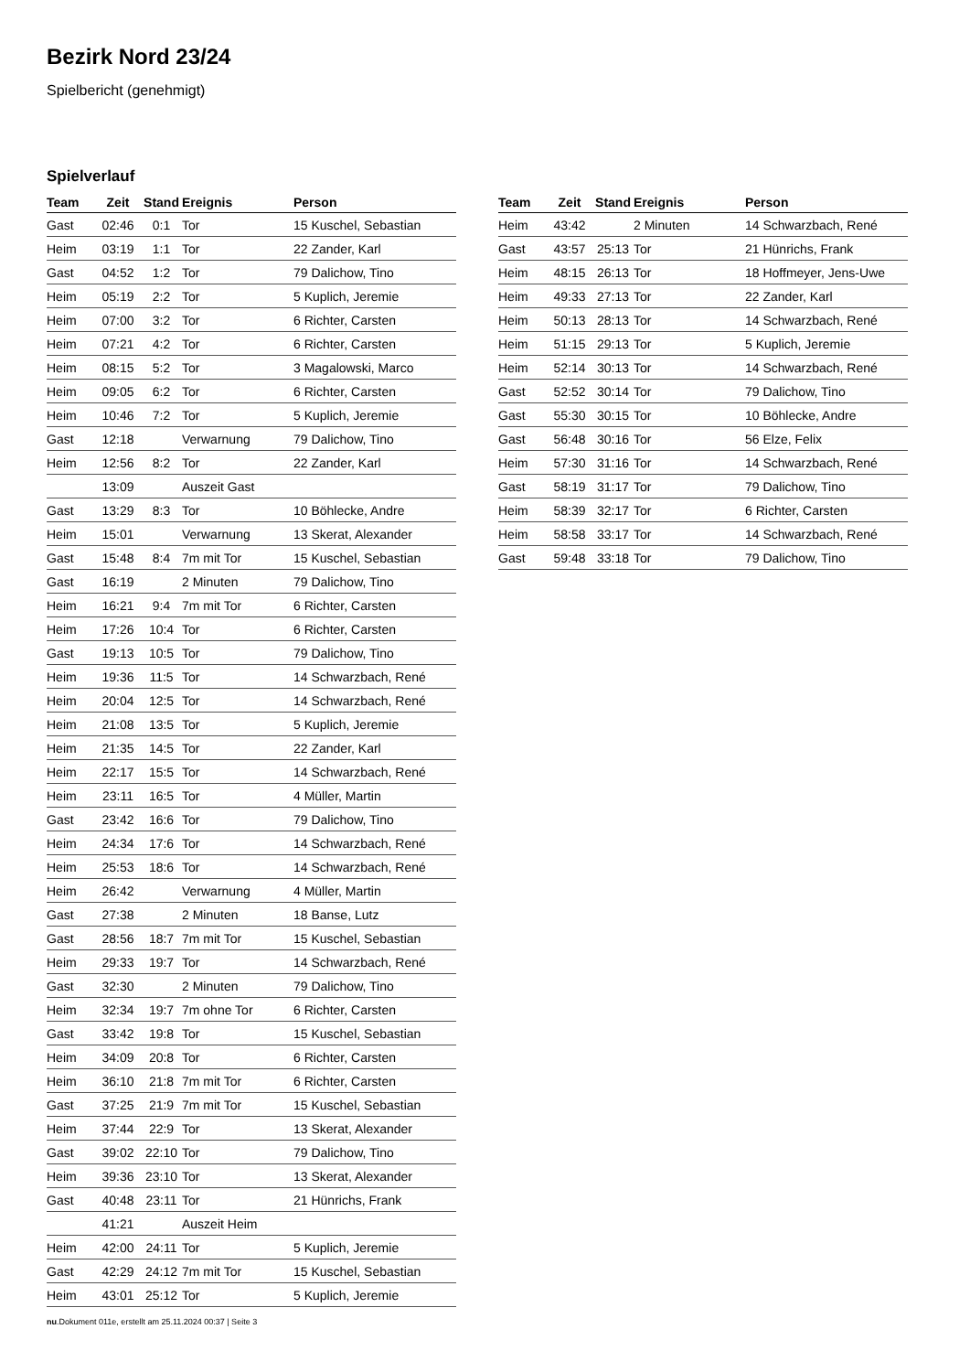Bezirk Nord 23/24
Spielbericht (genehmigt)
Spielverlauf
| Team | Zeit | Stand | Ereignis | Person |
| --- | --- | --- | --- | --- |
| Gast | 02:46 | 0:1 | Tor | 15 Kuschel, Sebastian |
| Heim | 03:19 | 1:1 | Tor | 22 Zander, Karl |
| Gast | 04:52 | 1:2 | Tor | 79 Dalichow, Tino |
| Heim | 05:19 | 2:2 | Tor | 5 Kuplich, Jeremie |
| Heim | 07:00 | 3:2 | Tor | 6 Richter, Carsten |
| Heim | 07:21 | 4:2 | Tor | 6 Richter, Carsten |
| Heim | 08:15 | 5:2 | Tor | 3 Magalowski, Marco |
| Heim | 09:05 | 6:2 | Tor | 6 Richter, Carsten |
| Heim | 10:46 | 7:2 | Tor | 5 Kuplich, Jeremie |
| Gast | 12:18 | | Verwarnung | 79 Dalichow, Tino |
| Heim | 12:56 | 8:2 | Tor | 22 Zander, Karl |
| | 13:09 | | Auszeit Gast | |
| Gast | 13:29 | 8:3 | Tor | 10 Böhlecke, Andre |
| Heim | 15:01 | | Verwarnung | 13 Skerat, Alexander |
| Gast | 15:48 | 8:4 | 7m mit Tor | 15 Kuschel, Sebastian |
| Gast | 16:19 | | 2 Minuten | 79 Dalichow, Tino |
| Heim | 16:21 | 9:4 | 7m mit Tor | 6 Richter, Carsten |
| Heim | 17:26 | 10:4 | Tor | 6 Richter, Carsten |
| Gast | 19:13 | 10:5 | Tor | 79 Dalichow, Tino |
| Heim | 19:36 | 11:5 | Tor | 14 Schwarzbach, René |
| Heim | 20:04 | 12:5 | Tor | 14 Schwarzbach, René |
| Heim | 21:08 | 13:5 | Tor | 5 Kuplich, Jeremie |
| Heim | 21:35 | 14:5 | Tor | 22 Zander, Karl |
| Heim | 22:17 | 15:5 | Tor | 14 Schwarzbach, René |
| Heim | 23:11 | 16:5 | Tor | 4 Müller, Martin |
| Gast | 23:42 | 16:6 | Tor | 79 Dalichow, Tino |
| Heim | 24:34 | 17:6 | Tor | 14 Schwarzbach, René |
| Heim | 25:53 | 18:6 | Tor | 14 Schwarzbach, René |
| Heim | 26:42 | | Verwarnung | 4 Müller, Martin |
| Gast | 27:38 | | 2 Minuten | 18 Banse, Lutz |
| Gast | 28:56 | 18:7 | 7m mit Tor | 15 Kuschel, Sebastian |
| Heim | 29:33 | 19:7 | Tor | 14 Schwarzbach, René |
| Gast | 32:30 | | 2 Minuten | 79 Dalichow, Tino |
| Heim | 32:34 | 19:7 | 7m ohne Tor | 6 Richter, Carsten |
| Gast | 33:42 | 19:8 | Tor | 15 Kuschel, Sebastian |
| Heim | 34:09 | 20:8 | Tor | 6 Richter, Carsten |
| Heim | 36:10 | 21:8 | 7m mit Tor | 6 Richter, Carsten |
| Gast | 37:25 | 21:9 | 7m mit Tor | 15 Kuschel, Sebastian |
| Heim | 37:44 | 22:9 | Tor | 13 Skerat, Alexander |
| Gast | 39:02 | 22:10 | Tor | 79 Dalichow, Tino |
| Heim | 39:36 | 23:10 | Tor | 13 Skerat, Alexander |
| Gast | 40:48 | 23:11 | Tor | 21 Hünrichs, Frank |
| | 41:21 | | Auszeit Heim | |
| Heim | 42:00 | 24:11 | Tor | 5 Kuplich, Jeremie |
| Gast | 42:29 | 24:12 | 7m mit Tor | 15 Kuschel, Sebastian |
| Heim | 43:01 | 25:12 | Tor | 5 Kuplich, Jeremie |
| Team | Zeit | Stand | Ereignis | Person |
| --- | --- | --- | --- | --- |
| Heim | 43:42 | | 2 Minuten | 14 Schwarzbach, René |
| Gast | 43:57 | 25:13 | Tor | 21 Hünrichs, Frank |
| Heim | 48:15 | 26:13 | Tor | 18 Hoffmeyer, Jens-Uwe |
| Heim | 49:33 | 27:13 | Tor | 22 Zander, Karl |
| Heim | 50:13 | 28:13 | Tor | 14 Schwarzbach, René |
| Heim | 51:15 | 29:13 | Tor | 5 Kuplich, Jeremie |
| Heim | 52:14 | 30:13 | Tor | 14 Schwarzbach, René |
| Gast | 52:52 | 30:14 | Tor | 79 Dalichow, Tino |
| Gast | 55:30 | 30:15 | Tor | 10 Böhlecke, Andre |
| Gast | 56:48 | 30:16 | Tor | 56 Elze, Felix |
| Heim | 57:30 | 31:16 | Tor | 14 Schwarzbach, René |
| Gast | 58:19 | 31:17 | Tor | 79 Dalichow, Tino |
| Heim | 58:39 | 32:17 | Tor | 6 Richter, Carsten |
| Heim | 58:58 | 33:17 | Tor | 14 Schwarzbach, René |
| Gast | 59:48 | 33:18 | Tor | 79 Dalichow, Tino |
nu.Dokument 011e, erstellt am 25.11.2024 00:37 | Seite 3